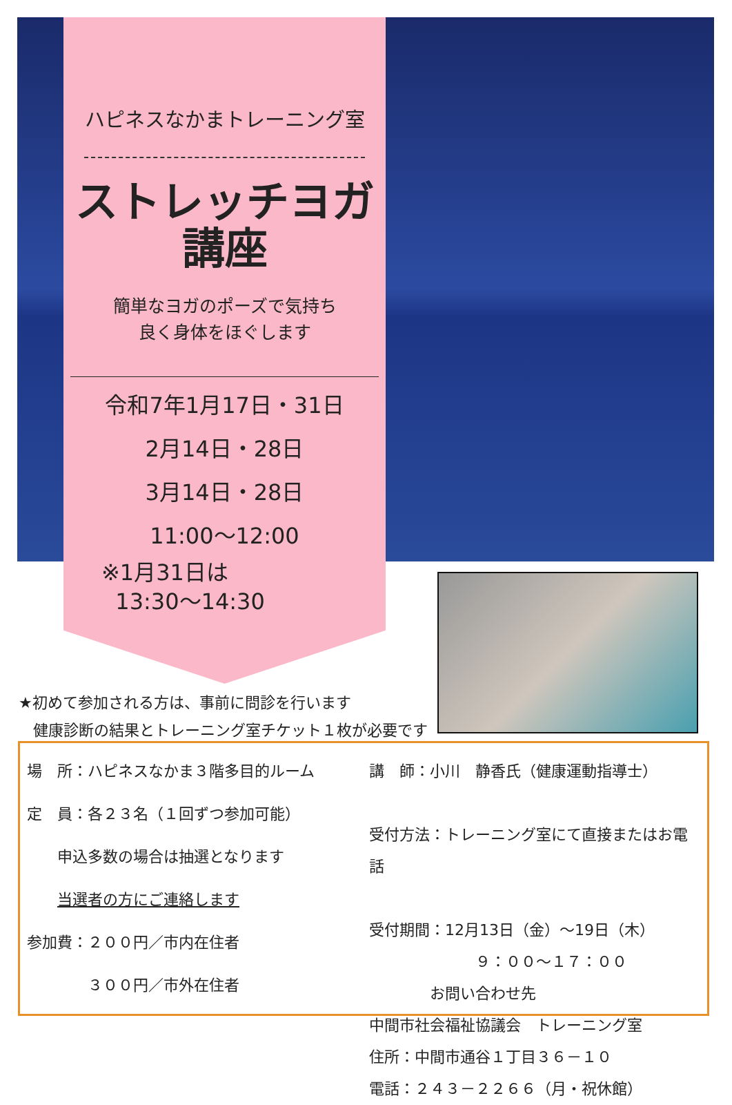ハピネスなかまトレーニング室
ストレッチヨガ
講座
簡単なヨガのポーズで気持ち
良く身体をほぐします
令和7年1月17日・31日
2月14日・28日
3月14日・28日
11:00～12:00
※1月31日は
13:30～14:30
★初めて参加される方は、事前に問診を行います
健康診断の結果とトレーニング室チケット１枚が必要です
場　所：ハピネスなかま３階多目的ルーム
定　員：各２３名（１回ずつ参加可能）
　　申込多数の場合は抽選となります
　　当選者の方にご連絡します
参加費：２００円／市内在住者
　　　　３００円／市外在住者
講　師：小川　静香氏（健康運動指導士）
受付方法：トレーニング室にて直接またはお電話
受付期間：12月13日（金）～19日（木）
　　　　　　　９：００～１７：００
　　　　お問い合わせ先
中間市社会福祉協議会　トレーニング室
住所：中間市通谷１丁目３６－１０
電話：２４３－２２６６（月・祝休館）